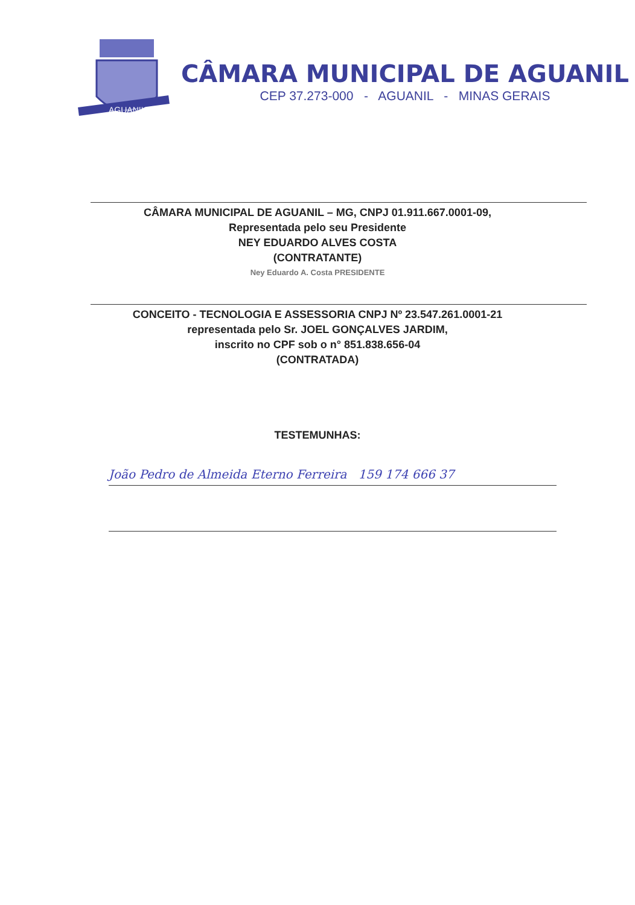AGUANIL
CÂMARA MUNICIPAL DE AGUANIL
CEP 37.273-000 - AGUANIL - MINAS GERAIS
CÂMARA MUNICIPAL DE AGUANIL – MG, CNPJ 01.911.667.0001-09,
Representada pelo seu Presidente
NEY EDUARDO ALVES COSTA
(CONTRATANTE)
Ney Eduardo A. Costa PRESIDENTE
CONCEITO - TECNOLOGIA E ASSESSORIA CNPJ Nº 23.547.261.0001-21
representada pelo Sr. JOEL GONÇALVES JARDIM,
inscrito no CPF sob o n° 851.838.656-04
(CONTRATADA)
TESTEMUNHAS:
João Pedro de Almeida Eterno Ferreira 159 174 666 37